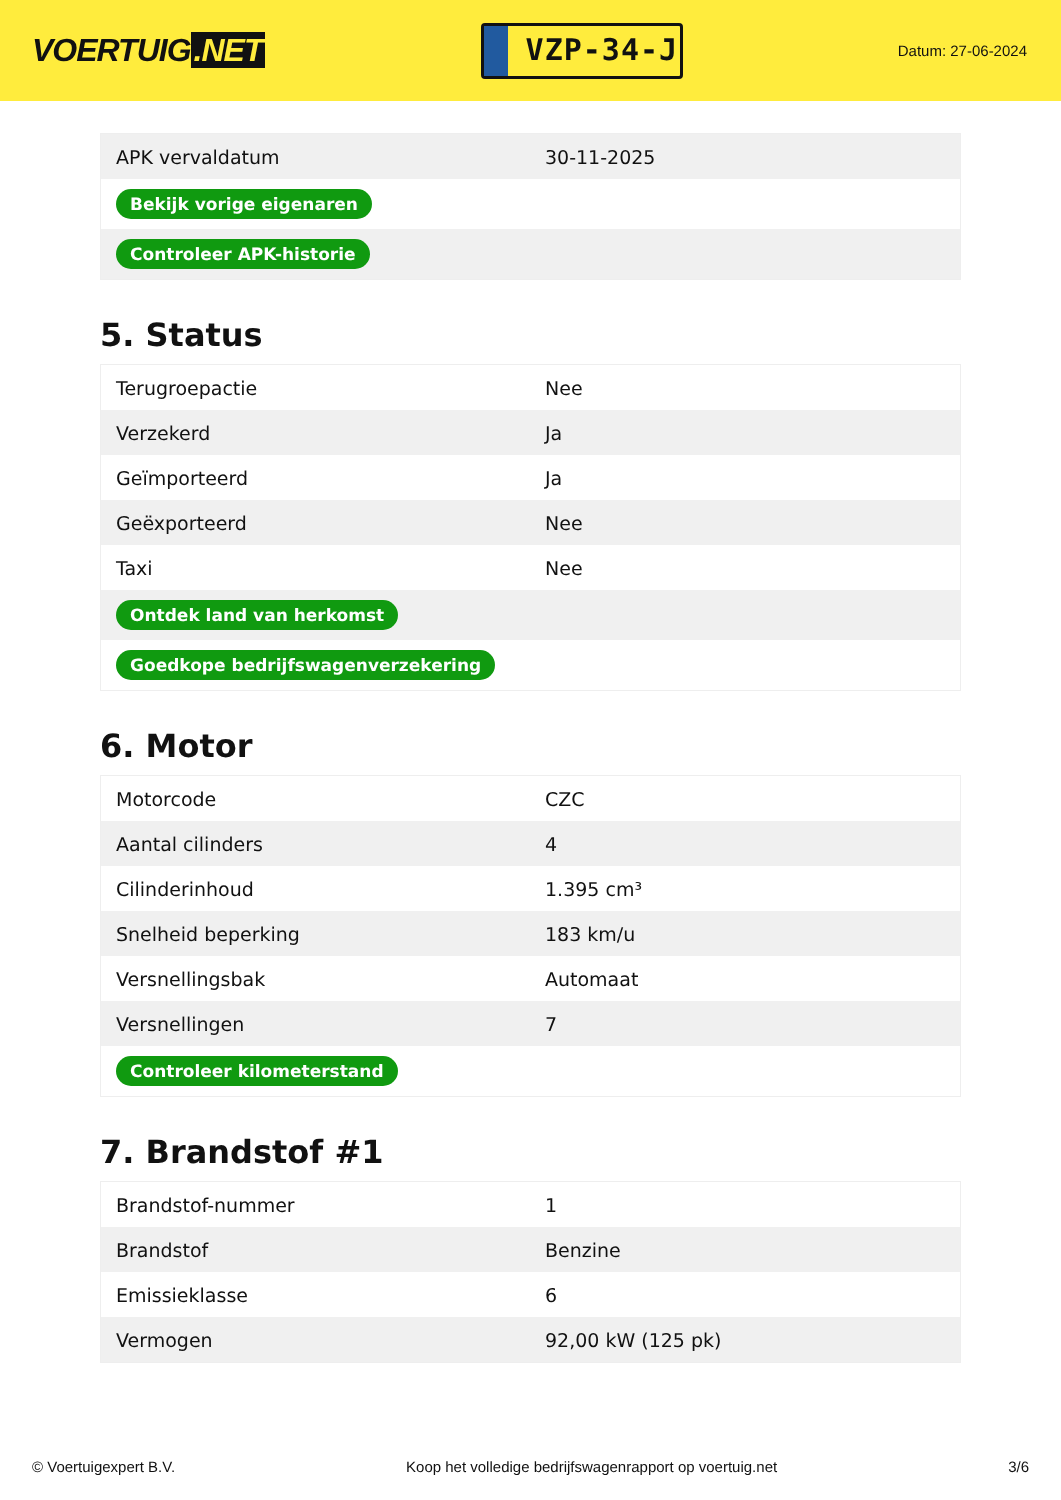VOERTUIG.NET
VZP-34-J
Datum: 27-06-2024
| APK vervaldatum | 30-11-2025 |
| Bekijk vorige eigenaren | |
| Controleer APK-historie | |
5. Status
| Terugroepactie | Nee |
| Verzekerd | Ja |
| Geïmporteerd | Ja |
| Geëxporteerd | Nee |
| Taxi | Nee |
| Ontdek land van herkomst | |
| Goedkope bedrijfswagenverzekering | |
6. Motor
| Motorcode | CZC |
| Aantal cilinders | 4 |
| Cilinderinhoud | 1.395 cm³ |
| Snelheid beperking | 183 km/u |
| Versnellingsbak | Automaat |
| Versnellingen | 7 |
| Controleer kilometerstand | |
7. Brandstof #1
| Brandstof-nummer | 1 |
| Brandstof | Benzine |
| Emissieklasse | 6 |
| Vermogen | 92,00 kW (125 pk) |
© Voertuigexpert B.V. Koop het volledige bedrijfswagenrapport op voertuig.net 3/6